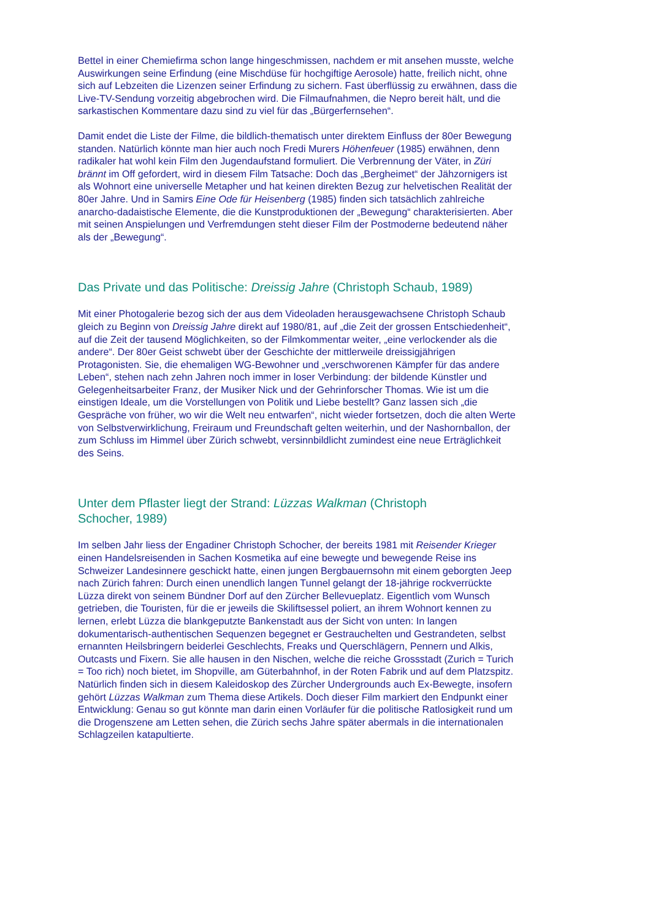Bettel in einer Chemiefirma schon lange hingeschmissen, nachdem er mit ansehen musste, welche Auswirkungen seine Erfindung (eine Mischdüse für hochgiftige Aerosole) hatte, freilich nicht, ohne sich auf Lebzeiten die Lizenzen seiner Erfindung zu sichern. Fast überflüssig zu erwähnen, dass die Live-TV-Sendung vorzeitig abgebrochen wird. Die Filmaufnahmen, die Nepro bereit hält, und die sarkastischen Kommentare dazu sind zu viel für das „Bürgerfernsehen“.
Damit endet die Liste der Filme, die bildlich-thematisch unter direktem Einfluss der 80er Bewegung standen. Natürlich könnte man hier auch noch Fredi Murers Höhenfeuer (1985) erwähnen, denn radikaler hat wohl kein Film den Jugendaufstand formuliert. Die Verbrennung der Väter, in Züri brännt im Off gefordert, wird in diesem Film Tatsache: Doch das „Bergheimet“ der Jähzornigers ist als Wohnort eine universelle Metapher und hat keinen direkten Bezug zur helvetischen Realität der 80er Jahre. Und in Samirs Eine Ode für Heisenberg (1985) finden sich tatsächlich zahlreiche anarcho-dadaistische Elemente, die die Kunstproduktionen der „Bewegung“ charakterisierten. Aber mit seinen Anspielungen und Verfremdungen steht dieser Film der Postmoderne bedeutend näher als der „Bewegung“.
Das Private und das Politische: Dreissig Jahre (Christoph Schaub, 1989)
Mit einer Photogalerie bezog sich der aus dem Videoladen herausgewachsene Christoph Schaub gleich zu Beginn von Dreissig Jahre direkt auf 1980/81, auf „die Zeit der grossen Entschiedenheit“, auf die Zeit der tausend Möglichkeiten, so der Filmkommentar weiter, „eine verlockender als die andere“. Der 80er Geist schwebt über der Geschichte der mittlerweile dreissigjährigen Protagonisten. Sie, die ehemaligen WG-Bewohner und „verschworenen Kämpfer für das andere Leben“, stehen nach zehn Jahren noch immer in loser Verbindung: der bildende Künstler und Gelegenheitsarbeiter Franz, der Musiker Nick und der Gehrinforscher Thomas. Wie ist um die einstigen Ideale, um die Vorstellungen von Politik und Liebe bestellt? Ganz lassen sich „die Gespräche von früher, wo wir die Welt neu entwarfen“, nicht wieder fortsetzen, doch die alten Werte von Selbstverwirklichung, Freiraum und Freundschaft gelten weiterhin, und der Nashornballon, der zum Schluss im Himmel über Zürich schwebt, versinnbildlicht zumindest eine neue Erträglichkeit des Seins.
Unter dem Pflaster liegt der Strand: Lüzzas Walkman (Christoph
Schocher, 1989)
Im selben Jahr liess der Engadiner Christoph Schocher, der bereits 1981 mit Reisender Krieger einen Handelsreisenden in Sachen Kosmetika auf eine bewegte und bewegende Reise ins Schweizer Landesinnere geschickt hatte, einen jungen Bergbauernsohn mit einem geborgten Jeep nach Zürich fahren: Durch einen unendlich langen Tunnel gelangt der 18-jährige rockverrückte Lüzza direkt von seinem Bündner Dorf auf den Zürcher Bellevueplatz. Eigentlich vom Wunsch getrieben, die Touristen, für die er jeweils die Skiliftsessel poliert, an ihrem Wohnort kennen zu lernen, erlebt Lüzza die blankgeputzte Bankenstadt aus der Sicht von unten: In langen dokumentarisch-authentischen Sequenzen begegnet er Gestrauchelten und Gestrandeten, selbst ernannten Heilsbringern beiderlei Geschlechts, Freaks und Querschlägern, Pennern und Alkis, Outcasts und Fixern. Sie alle hausen in den Nischen, welche die reiche Grossstadt (Zurich = Turich = Too rich) noch bietet, im Shopville, am Güterbahnhof, in der Roten Fabrik und auf dem Platzspitz. Natürlich finden sich in diesem Kaleidoskop des Zürcher Undergrounds auch Ex-Bewegte, insofern gehört Lüzzas Walkman zum Thema diese Artikels. Doch dieser Film markiert den Endpunkt einer Entwicklung: Genau so gut könnte man darin einen Vorläufer für die politische Ratlosigkeit rund um die Drogenszene am Letten sehen, die Zürich sechs Jahre später abermals in die internationalen Schlagzeilen katapultierte.